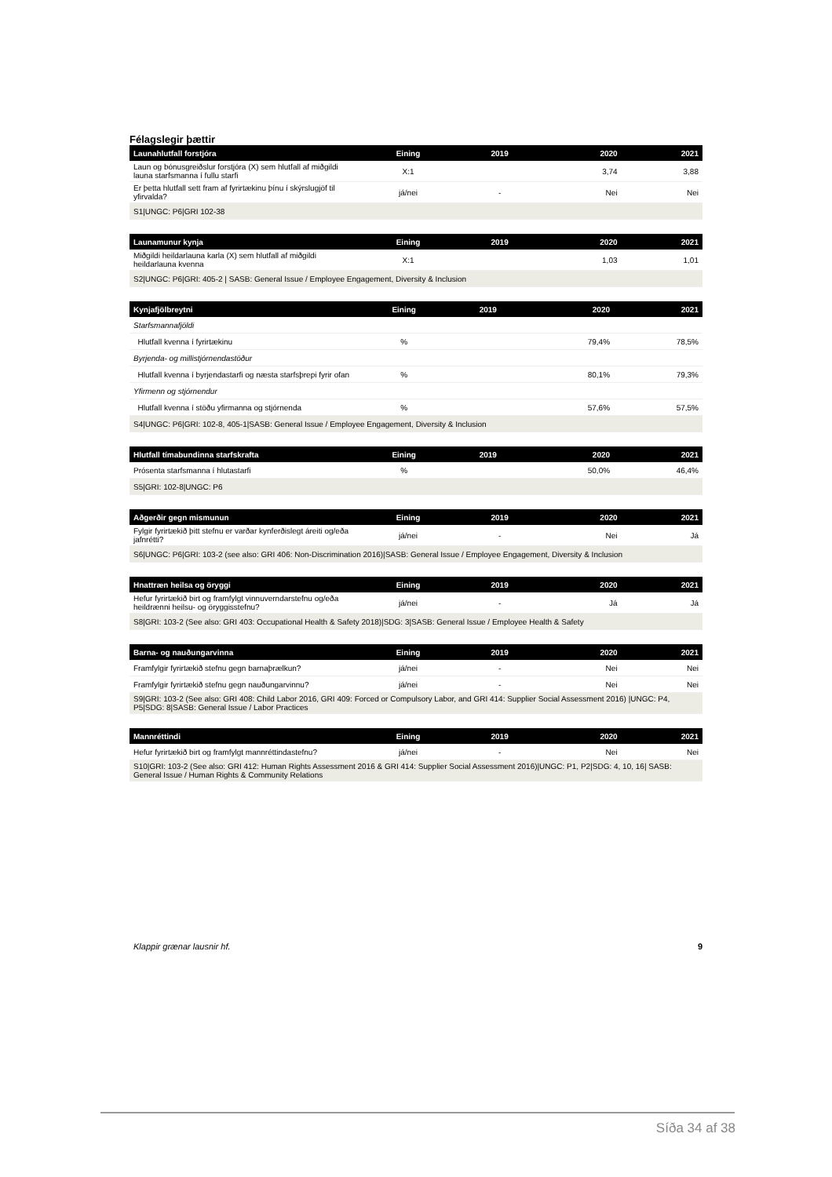Félagslegir þættir
| Launahlutfall forstjóra | Eining | 2019 | 2020 | 2021 |
| --- | --- | --- | --- | --- |
| Laun og bónusgreiðslur forstjóra (X) sem hlutfall af miðgildi launa starfsmanna í fullu starfi | X:1 | | 3,74 | 3,88 |
| Er þetta hlutfall sett fram af fyrirtækinu þínu í skýrslugjöf til yfirvalda? | já/nei | - | Nei | Nei |
| S1/UNGC: P6/GRI 102-38 | | | | |
| Launamunur kynja | Eining | 2019 | 2020 | 2021 |
| --- | --- | --- | --- | --- |
| Miðgildi heildarlauna karla (X) sem hlutfall af miðgildi heildarlauna kvenna | X:1 | | 1,03 | 1,01 |
| S2/UNGC: P6/GRI: 405-2 / SASB: General Issue / Employee Engagement, Diversity & Inclusion | | | | |
| Kynjafjölbreytni | Eining | 2019 | 2020 | 2021 |
| --- | --- | --- | --- | --- |
| Starfsmannafjöldi | | | | |
| Hlutfall kvenna í fyrirtækinu | % | | 79,4% | 78,5% |
| Byrjenda- og millistjórnendastöður | | | | |
| Hlutfall kvenna í byrjendastarfi og næsta starfsþrepi fyrir ofan | % | | 80,1% | 79,3% |
| Yfirmenn og stjórnendur | | | | |
| Hlutfall kvenna í stöðu yfirmanna og stjórnenda | % | | 57,6% | 57,5% |
| S4/UNGC: P6/GRI: 102-8, 405-1/SASB: General Issue / Employee Engagement, Diversity & Inclusion | | | | |
| Hlutfall tímabundinna starfskrafta | Eining | 2019 | 2020 | 2021 |
| --- | --- | --- | --- | --- |
| Prósenta starfsmanna í hlutastarfi | % | | 50,0% | 46,4% |
| S5/GRI: 102-8/UNGC: P6 | | | | |
| Aðgerðir gegn mismunun | Eining | 2019 | 2020 | 2021 |
| --- | --- | --- | --- | --- |
| Fylgir fyrirtækið þitt stefnu er varðar kynferðislegt áreiti og/eða jafnrétti? | já/nei | - | Nei | Já |
| S6/UNGC: P6/GRI: 103-2 (see also: GRI 406: Non-Discrimination 2016)/SASB: General Issue / Employee Engagement, Diversity & Inclusion | | | | |
| Hnattræn heilsa og öryggi | Eining | 2019 | 2020 | 2021 |
| --- | --- | --- | --- | --- |
| Hefur fyrirtækið birt og framfylgt vinnuverndarstefnu og/eða heildrænni heilsu- og öryggisstefnu? | já/nei | - | Já | Já |
| S8/GRI: 103-2 (See also: GRI 403: Occupational Health & Safety 2018)/SDG: 3/SASB: General Issue / Employee Health & Safety | | | | |
| Barna- og nauðungarvinna | Eining | 2019 | 2020 | 2021 |
| --- | --- | --- | --- | --- |
| Framfylgir fyrirtækið stefnu gegn barnaþrælkun? | já/nei | - | Nei | Nei |
| Framfylgir fyrirtækið stefnu gegn nauðungarvinnu? | já/nei | - | Nei | Nei |
| S9/GRI: 103-2 (See also: GRI 408: Child Labor 2016, GRI 409: Forced or Compulsory Labor, and GRI 414: Supplier Social Assessment 2016) /UNGC: P4, P5/SDG: 8/SASB: General Issue / Labor Practices | | | | |
| Mannréttindi | Eining | 2019 | 2020 | 2021 |
| --- | --- | --- | --- | --- |
| Hefur fyrirtækið birt og framfylgt mannréttindastefnu? | já/nei | - | Nei | Nei |
| S10/GRI: 103-2 (See also: GRI 412: Human Rights Assessment 2016 & GRI 414: Supplier Social Assessment 2016)/UNGC: P1, P2/SDG: 4, 10, 16/ SASB: General Issue / Human Rights & Community Relations | | | | |
Klappir grænar lausnir hf. 9
Síða 34 af 38